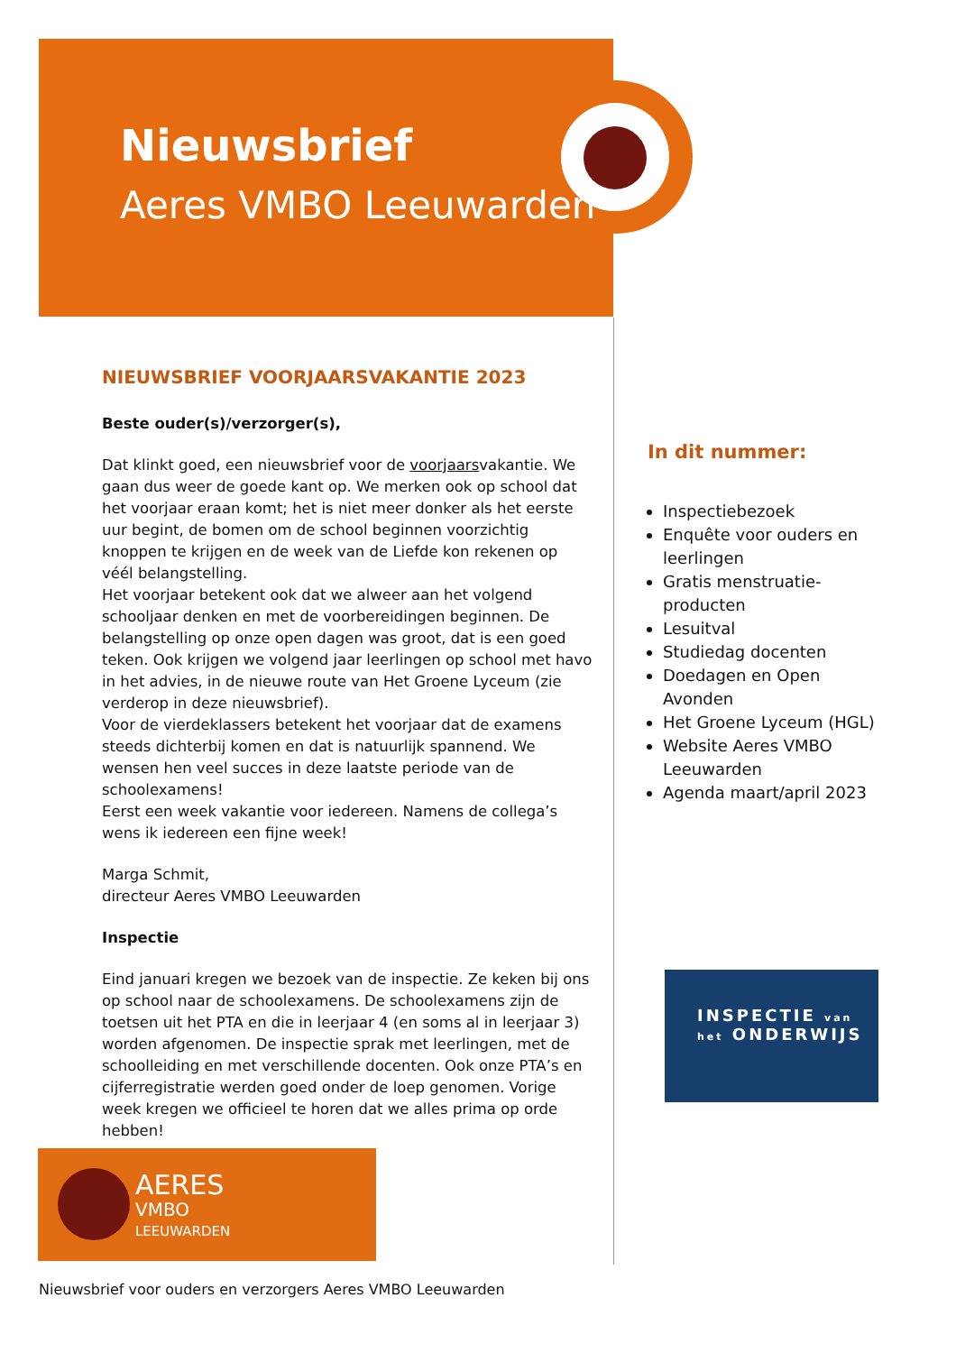Nieuwsbrief
Aeres VMBO Leeuwarden
NIEUWSBRIEF VOORJAARSVAKANTIE 2023
Beste ouder(s)/verzorger(s),
Dat klinkt goed, een nieuwsbrief voor de voorjaarsvakantie. We gaan dus weer de goede kant op. We merken ook op school dat het voorjaar eraan komt; het is niet meer donker als het eerste uur begint, de bomen om de school beginnen voorzichtig knoppen te krijgen en de week van de Liefde kon rekenen op véél belangstelling.
Het voorjaar betekent ook dat we alweer aan het volgend schooljaar denken en met de voorbereidingen beginnen. De belangstelling op onze open dagen was groot, dat is een goed teken. Ook krijgen we volgend jaar leerlingen op school met havo in het advies, in de nieuwe route van Het Groene Lyceum (zie verderop in deze nieuwsbrief).
Voor de vierdeklassers betekent het voorjaar dat de examens steeds dichterbij komen en dat is natuurlijk spannend. We wensen hen veel succes in deze laatste periode van de schoolexamens!
Eerst een week vakantie voor iedereen. Namens de collega’s wens ik iedereen een fijne week!
Marga Schmit,
directeur Aeres VMBO Leeuwarden
Inspectie
Eind januari kregen we bezoek van de inspectie. Ze keken bij ons op school naar de schoolexamens. De schoolexamens zijn de toetsen uit het PTA en die in leerjaar 4 (en soms al in leerjaar 3) worden afgenomen. De inspectie sprak met leerlingen, met de schoolleiding en met verschillende docenten. Ook onze PTA’s en cijferregistratie werden goed onder de loep genomen. Vorige week kregen we officieel te horen dat we alles prima op orde hebben!
In dit nummer:
Inspectiebezoek
Enquête voor ouders en leerlingen
Gratis menstruatie-producten
Lesuitval
Studiedag docenten
Doedagen en Open Avonden
Het Groene Lyceum (HGL)
Website Aeres VMBO Leeuwarden
Agenda maart/april 2023
INSPECTIE van
het ONDERWIJS
AERES
VMBO
LEEUWARDEN
Nieuwsbrief voor ouders en verzorgers Aeres VMBO Leeuwarden